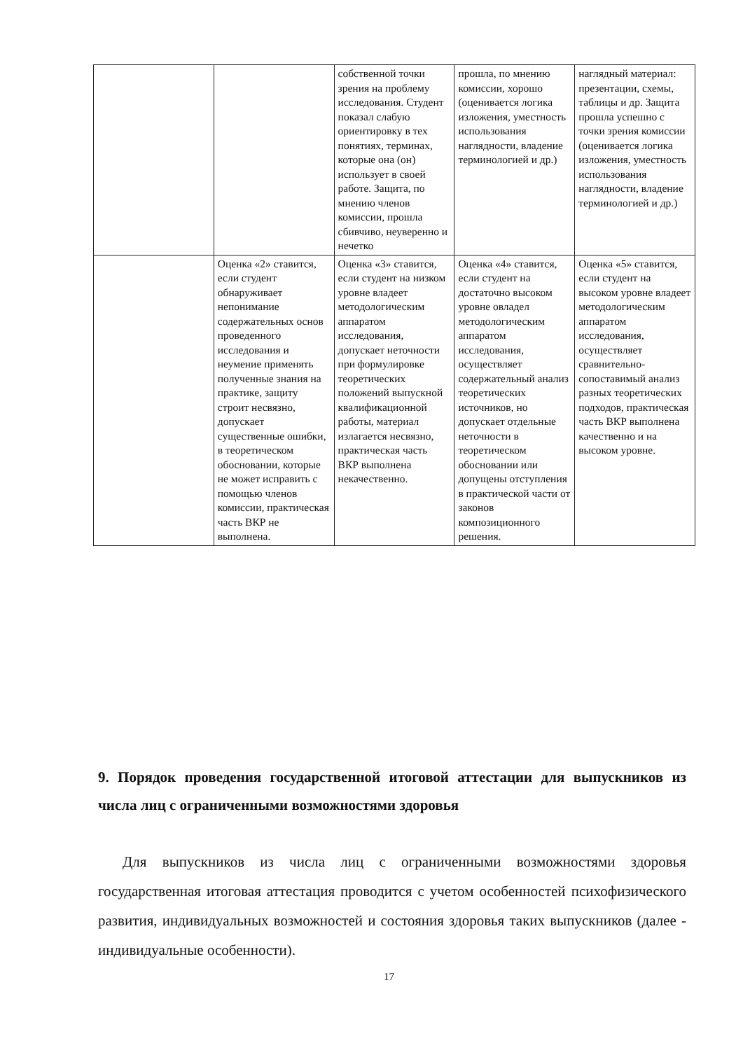| | | собственной точки зрения на проблему исследования. Студент показал слабую ориентировку в тех понятиях, терминах, которые она (он) использует в своей работе. Защита, по мнению членов комиссии, прошла сбивчиво, неуверенно и нечетко | прошла, по мнению комиссии, хорошо (оценивается логика изложения, уместность использования наглядности, владение терминологией и др.) | наглядный материал: презентации, схемы, таблицы и др. Защита прошла успешно с точки зрения комиссии (оценивается логика изложения, уместность использования наглядности, владение терминологией и др.) |
| | Оценка «2» ставится, если студент обнаруживает непонимание содержательных основ проведенного исследования и неумение применять полученные знания на практике, защиту строит несвязно, допускает существенные ошибки, в теоретическом обосновании, которые не может исправить с помощью членов комиссии, практическая часть ВКР не выполнена. | Оценка «3» ставится, если студент на низком уровне владеет методологическим аппаратом исследования, допускает неточности при формулировке теоретических положений выпускной квалификационной работы, материал излагается несвязно, практическая часть ВКР выполнена некачественно. | Оценка «4» ставится, если студент на достаточно высоком уровне овладел методологическим аппаратом исследования, осуществляет содержательный анализ теоретических источников, но допускает отдельные неточности в теоретическом обосновании или допущены отступления в практической части от законов композиционного решения. | Оценка «5» ставится, если студент на высоком уровне владеет методологическим аппаратом исследования, осуществляет сравнительно-сопоставимый анализ разных теоретических подходов, практическая часть ВКР выполнена качественно и на высоком уровне. |
9. Порядок проведения государственной итоговой аттестации для выпускников из числа лиц с ограниченными возможностями здоровья
Для выпускников из числа лиц с ограниченными возможностями здоровья государственная итоговая аттестация проводится с учетом особенностей психофизического развития, индивидуальных возможностей и состояния здоровья таких выпускников (далее - индивидуальные особенности).
17